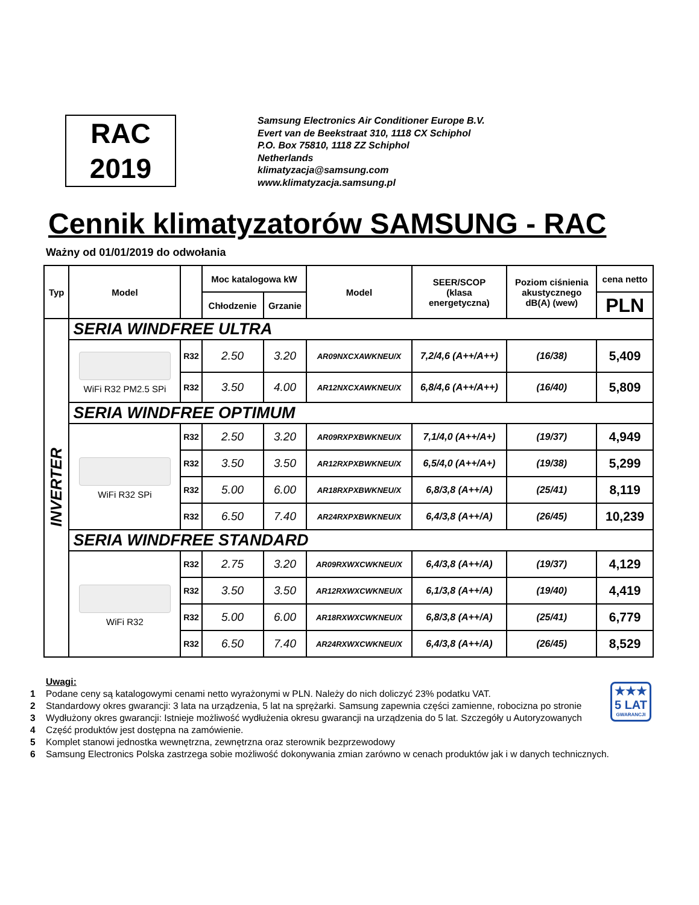RAC
2019
Samsung Electronics Air Conditioner Europe B.V.
Evert van de Beekstraat 310, 1118 CX Schiphol
P.O. Box 75810, 1118 ZZ Schiphol
Netherlands
klimatyzacja@samsung.com
www.klimatyzacja.samsung.pl
Cennik klimatyzatorów SAMSUNG - RAC
Ważny od 01/01/2019 do odwołania
| Typ | Model | | Moc katalogowa kW | | Model | SEER/SCOP (klasa energetyczna) | Poziom ciśnienia akustycznego dB(A) (wew) | cena netto |
| --- | --- | --- | --- | --- | --- | --- | --- | --- |
| | | | Chłodzenie | Grzanie | | | | PLN |
| INVERTER | SERIA WINDFREE ULTRA | | | | | | | |
| | WiFi R32 PM2.5 SPi | R32 | 2.50 | 3.20 | AR09NXCXAWKNEU/X | 7,2/4,6 (A++/A++) | (16/38) | 5,409 |
| | | R32 | 3.50 | 4.00 | AR12NXCXAWKNEU/X | 6,8/4,6 (A++/A++) | (16/40) | 5,809 |
| | SERIA WINDFREE OPTIMUM | | | | | | | |
| | WiFi R32 SPi | R32 | 2.50 | 3.20 | AR09RXPXBWKNEU/X | 7,1/4,0 (A++/A+) | (19/37) | 4,949 |
| | | R32 | 3.50 | 3.50 | AR12RXPXBWKNEU/X | 6,5/4,0 (A++/A+) | (19/38) | 5,299 |
| | | R32 | 5.00 | 6.00 | AR18RXPXBWKNEU/X | 6,8/3,8 (A++/A) | (25/41) | 8,119 |
| | | R32 | 6.50 | 7.40 | AR24RXPXBWKNEU/X | 6,4/3,8 (A++/A) | (26/45) | 10,239 |
| | SERIA WINDFREE STANDARD | | | | | | | |
| | WiFi R32 | R32 | 2.75 | 3.20 | AR09RXWXCWKNEU/X | 6,4/3,8 (A++/A) | (19/37) | 4,129 |
| | | R32 | 3.50 | 3.50 | AR12RXWXCWKNEU/X | 6,1/3,8 (A++/A) | (19/40) | 4,419 |
| | | R32 | 5.00 | 6.00 | AR18RXWXCWKNEU/X | 6,8/3,8 (A++/A) | (25/41) | 6,779 |
| | | R32 | 6.50 | 7.40 | AR24RXWXCWKNEU/X | 6,4/3,8 (A++/A) | (26/45) | 8,529 |
★★★
5 LAT
GWARANCJI
Uwagi:
1 Podane ceny są katalogowymi cenami netto wyrażonymi w PLN. Należy do nich doliczyć 23% podatku VAT.
2 Standardowy okres gwarancji: 3 lata na urządzenia, 5 lat na sprężarki. Samsung zapewnia części zamienne, robocizna po stronie
3 Wydłużony okres gwarancji: Istnieje możliwość wydłużenia okresu gwarancji na urządzenia do 5 lat. Szczegóły u Autoryzowanych
4 Część produktów jest dostępna na zamówienie.
5 Komplet stanowi jednostka wewnętrzna, zewnętrzna oraz sterownik bezprzewodowy
6 Samsung Electronics Polska zastrzega sobie możliwość dokonywania zmian zarówno w cenach produktów jak i w danych technicznych.